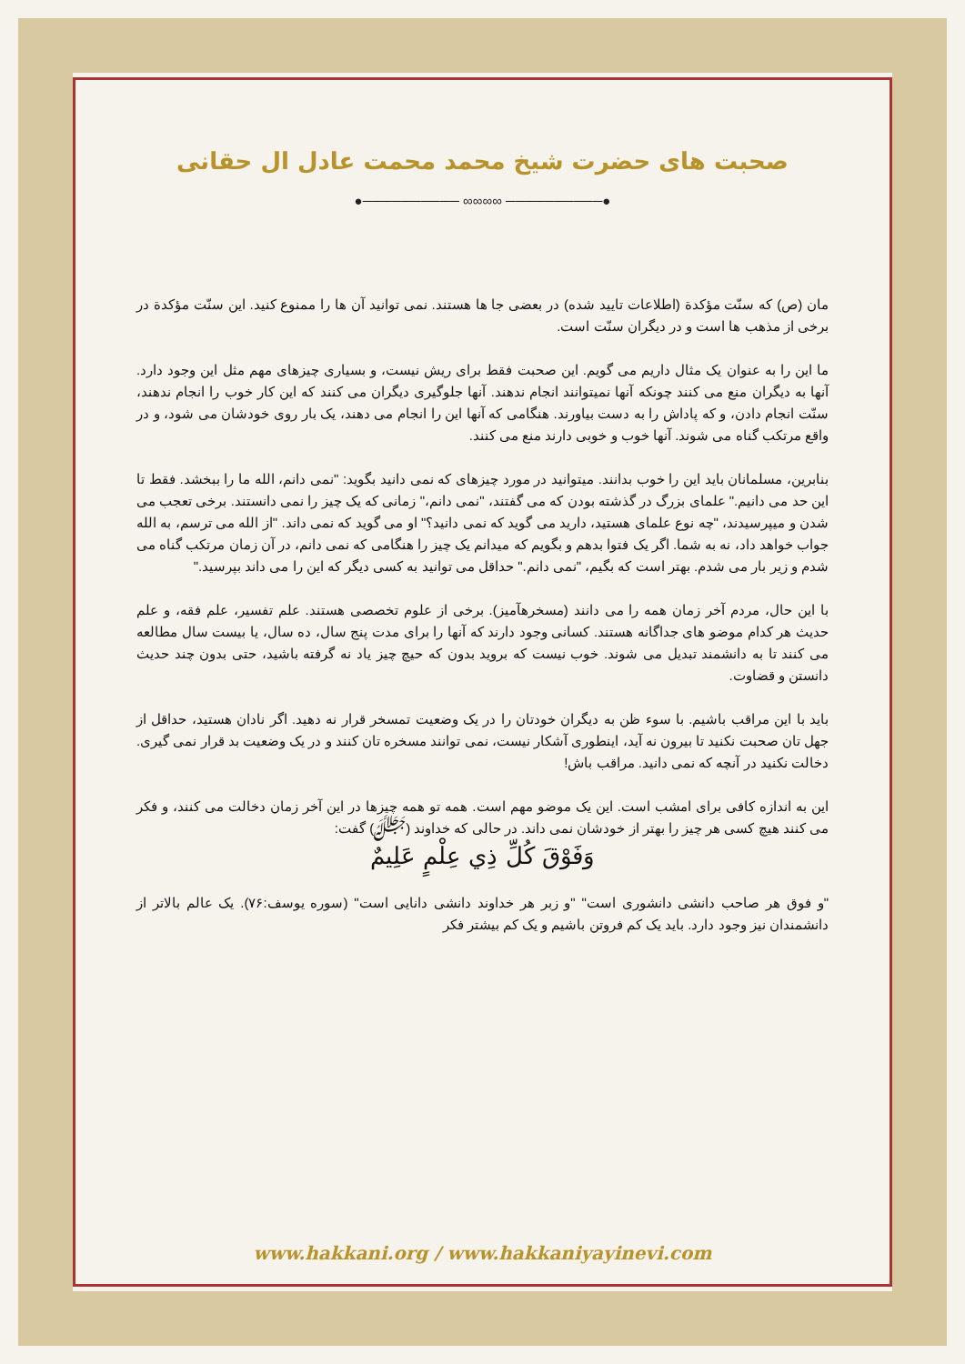صحبت های حضرت شیخ محمد محمت عادل ال حقانی
●────────── ∞∞∞∞ ──────────●
مان (ص) که سنّت مؤکدة (اطلاعات تایید شده) در بعضی جا ها هستند. نمی توانید آن ها را ممنوع کنید. این سنّت مؤکدة در برخی از مذهب ها است و در دیگران سنّت است.
ما این را به عنوان یک مثال داریم می گویم. این صحبت فقط برای ریش نیست، و بسیاری چیزهای مهم مثل این وجود دارد. آنها به دیگران منع می کنند چونکه آنها نمیتوانند انجام ندهند. آنها جلوگیری دیگران می کنند که این کار خوب را انجام ندهند، سنّت انجام دادن، و که پاداش را به دست بیاورند. هنگامی که آنها این را انجام می دهند، یک بار روی خودشان می شود، و در واقع مرتکب گناه می شوند. آنها خوب و خوبی دارند منع می کنند.
بنابرین، مسلمانان باید این را خوب بدانند. میتوانید در مورد چیزهای که نمی دانید بگوید: "نمی دانم، الله ما را ببخشد. فقط تا این حد می دانیم." علمای بزرگ در گذشته بودن که می گفتند، "نمی دانم،" زمانی که یک چیز را نمی دانستند. برخی تعجب می شدن و میپرسیدند، "چه نوع علمای هستید، دارید می گوید که نمی دانید؟" او می گوید که نمی داند. "از الله می ترسم، به الله جواب خواهد داد، نه به شما. اگر یک فتوا بدهم و بگویم که میدانم یک چیز را هنگامی که نمی دانم، در آن زمان مرتکب گناه می شدم و زیر بار می شدم. بهتر است که بگیم، "نمی دانم." حداقل می توانید به کسی دیگر که این را می داند بپرسید."
با این حال، مردم آخر زمان همه را می دانند (مسخرهآمیز). برخی از علوم تخصصی هستند. علم تفسیر، علم فقه، و علم حدیث هر کدام موضو های جداگانه هستند. کسانی وجود دارند که آنها را برای مدت پنج سال، ده سال، یا بیست سال مطالعه می کنند تا به دانشمند تبدیل می شوند. خوب نیست که بروید بدون که حیچ چیز یاد نه گرفته باشید، حتی بدون چند حدیث دانستن و قضاوت.
باید با این مراقب باشیم. با سوء ظن به دیگران خودتان را در یک وضعیت تمسخر قرار نه دهید. اگر نادان هستید، حداقل از جهل تان صحبت نکنید تا بیرون نه آید، اینطوری آشکار نیست، نمی توانند مسخره تان کنند و در یک وضعیت بد قرار نمی گیری. دخالت نکنید در آنچه که نمی دانید. مراقب باش!
این به اندازه کافی برای امشب است. این یک موضو مهم است. همه تو همه چیزها در این آخر زمان دخالت می کنند، و فکر می کنند هیچ کسی هر چیز را بهتر از خودشان نمی داند. در حالی که خداوند (ﷻ) گفت:
وَفَوْقَ كُلِّ ذِي عِلْمٍ عَلِيمٌ
"و فوق هر صاحب دانشی دانشوری است" "و زبر هر خداوند دانشی دانایی است" (سوره یوسف:۷۶). یک عالم بالاتر از دانشمندان نیز وجود دارد. باید یک کم فروتن باشیم و یک کم بیشتر فکر
www.hakkani.org / www.hakkaniyayinevi.com